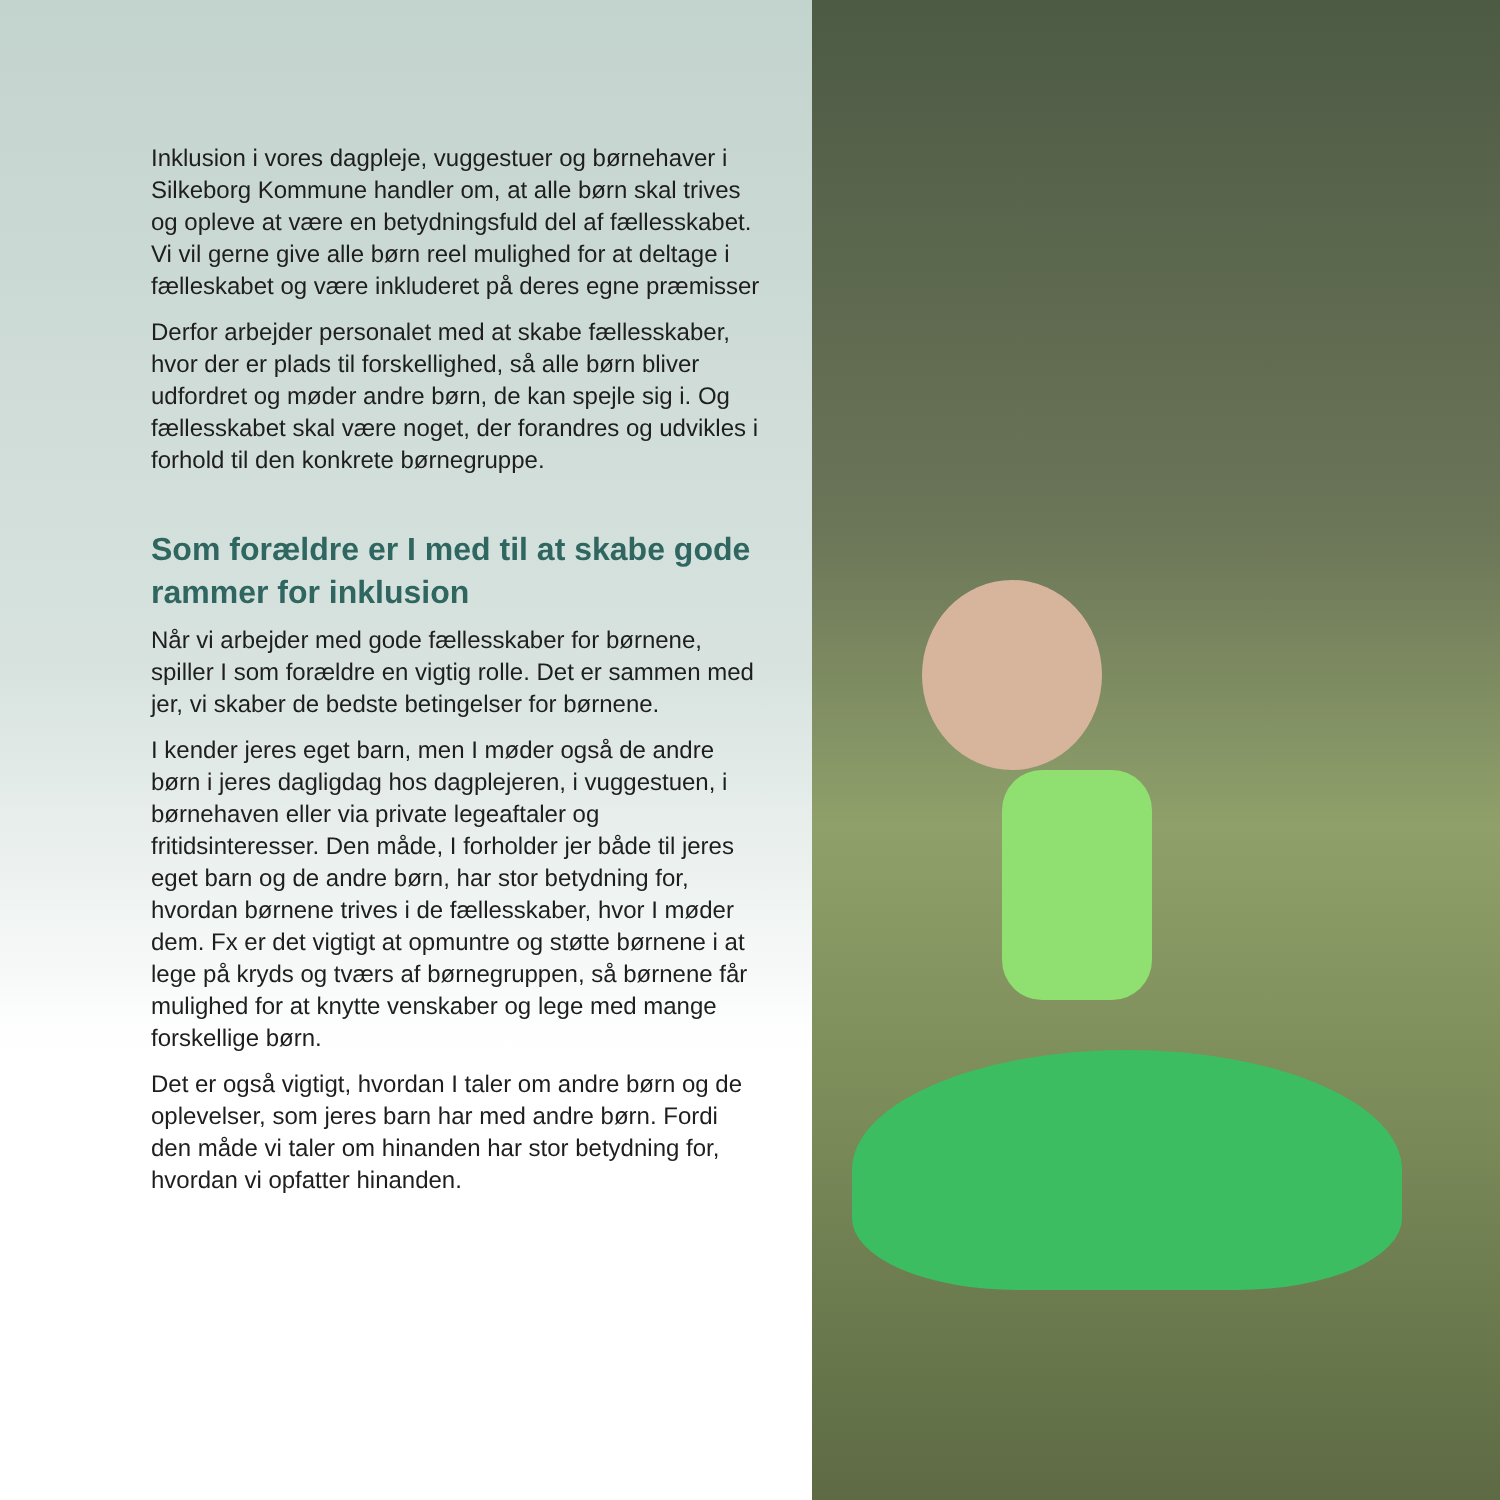Inklusion i vores dagpleje, vuggestuer og børnehaver i Silkeborg Kommune handler om, at alle børn skal trives og opleve at være en betydningsfuld del af fællesskabet. Vi vil gerne give alle børn reel mulighed for at deltage i fælleskabet og være inkluderet på deres egne præmisser
Derfor arbejder personalet med at skabe fællesskaber, hvor der er plads til forskellighed, så alle børn bliver udfordret og møder andre børn, de kan spejle sig i. Og fællesskabet skal være noget, der forandres og udvikles i forhold til den konkrete børnegruppe.
Som forældre er I med til at skabe gode rammer for inklusion
Når vi arbejder med gode fællesskaber for børnene, spiller I som forældre en vigtig rolle. Det er sammen med jer, vi skaber de bedste betingelser for børnene.
I kender jeres eget barn, men I møder også de andre børn i jeres dagligdag hos dagplejeren, i vuggestuen, i børnehaven eller via private legeaftaler og fritidsinteresser. Den måde, I forholder jer både til jeres eget barn og de andre børn, har stor betydning for, hvordan børnene trives i de fællesskaber, hvor I møder dem. Fx er det vigtigt at opmuntre og støtte børnene i at lege på kryds og tværs af børnegruppen, så børnene får mulighed for at knytte venskaber og lege med mange forskellige børn.
Det er også vigtigt, hvordan I taler om andre børn og de oplevelser, som jeres barn har med andre børn. Fordi den måde vi taler om hinanden har stor betydning for, hvordan vi opfatter hinanden.